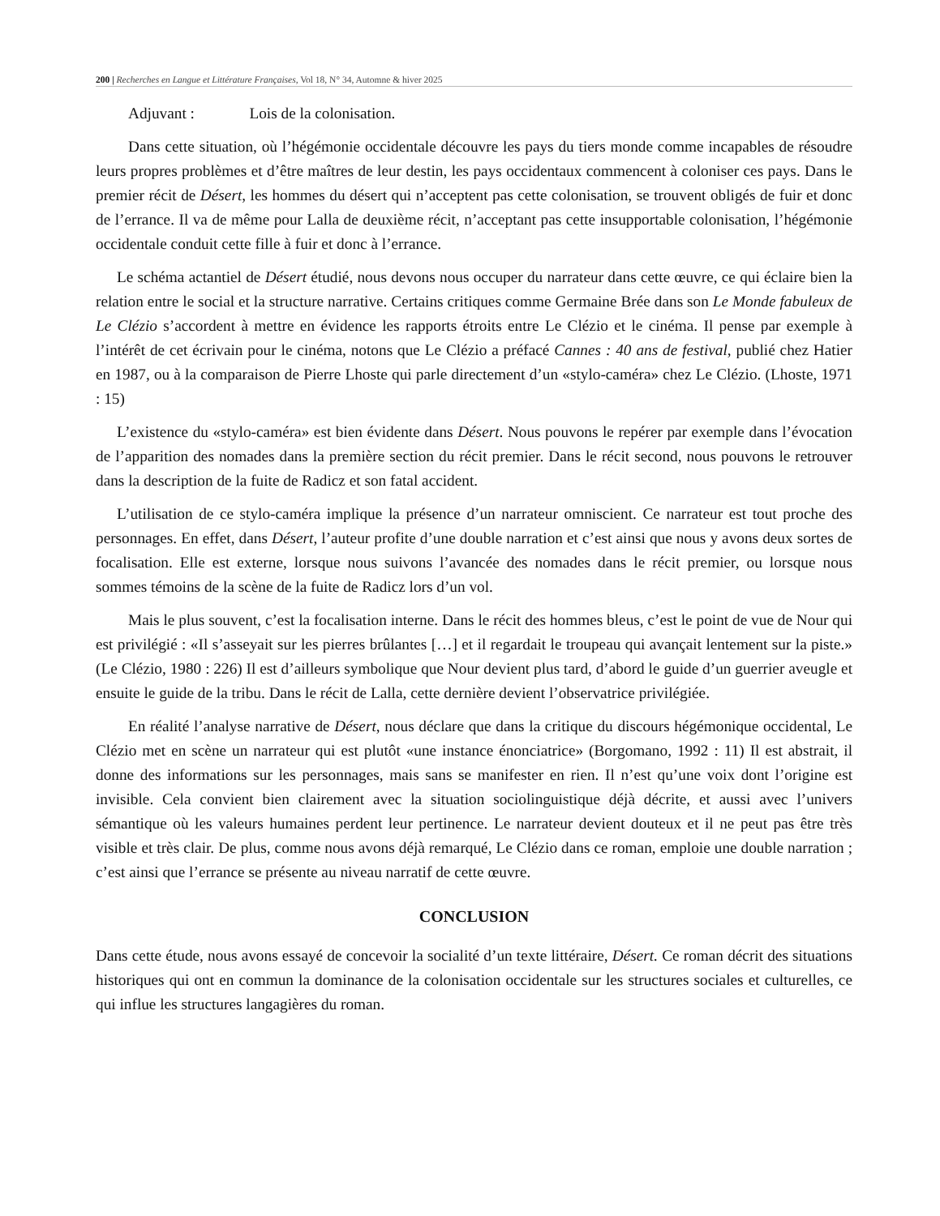200 | Recherches en Langue et Littérature Françaises, Vol 18, N° 34, Automne & hiver 2025
Adjuvant : Lois de la colonisation.
Dans cette situation, où l’hégémonie occidentale découvre les pays du tiers monde comme incapables de résoudre leurs propres problèmes et d’être maîtres de leur destin, les pays occidentaux commencent à coloniser ces pays. Dans le premier récit de Désert, les hommes du désert qui n’acceptent pas cette colonisation, se trouvent obligés de fuir et donc de l’errance. Il va de même pour Lalla de deuxième récit, n’acceptant pas cette insupportable colonisation, l’hégémonie occidentale conduit cette fille à fuir et donc à l’errance.
Le schéma actantiel de Désert étudié, nous devons nous occuper du narrateur dans cette œuvre, ce qui éclaire bien la relation entre le social et la structure narrative. Certains critiques comme Germaine Brée dans son Le Monde fabuleux de Le Clézio s’accordent à mettre en évidence les rapports étroits entre Le Clézio et le cinéma. Il pense par exemple à l’intérêt de cet écrivain pour le cinéma, notons que Le Clézio a préfacé Cannes : 40 ans de festival, publié chez Hatier en 1987, ou à la comparaison de Pierre Lhoste qui parle directement d’un «stylo-caméra» chez Le Clézio. (Lhoste, 1971 : 15)
L’existence du «stylo-caméra» est bien évidente dans Désert. Nous pouvons le repérer par exemple dans l’évocation de l’apparition des nomades dans la première section du récit premier. Dans le récit second, nous pouvons le retrouver dans la description de la fuite de Radicz et son fatal accident.
L’utilisation de ce stylo-caméra implique la présence d’un narrateur omniscient. Ce narrateur est tout proche des personnages. En effet, dans Désert, l’auteur profite d’une double narration et c’est ainsi que nous y avons deux sortes de focalisation. Elle est externe, lorsque nous suivons l’avancée des nomades dans le récit premier, ou lorsque nous sommes témoins de la scène de la fuite de Radicz lors d’un vol.
Mais le plus souvent, c’est la focalisation interne. Dans le récit des hommes bleus, c’est le point de vue de Nour qui est privilégié : «Il s’asseyait sur les pierres brûlantes […] et il regardait le troupeau qui avançait lentement sur la piste.» (Le Clézio, 1980 : 226) Il est d’ailleurs symbolique que Nour devient plus tard, d’abord le guide d’un guerrier aveugle et ensuite le guide de la tribu. Dans le récit de Lalla, cette dernière devient l’observatrice privilégiée.
En réalité l’analyse narrative de Désert, nous déclare que dans la critique du discours hégémonique occidental, Le Clézio met en scène un narrateur qui est plutôt «une instance énonciatrice» (Borgomano, 1992 : 11) Il est abstrait, il donne des informations sur les personnages, mais sans se manifester en rien. Il n’est qu’une voix dont l’origine est invisible. Cela convient bien clairement avec la situation sociolinguistique déjà décrite, et aussi avec l’univers sémantique où les valeurs humaines perdent leur pertinence. Le narrateur devient douteux et il ne peut pas être très visible et très clair. De plus, comme nous avons déjà remarqué, Le Clézio dans ce roman, emploie une double narration ; c’est ainsi que l’errance se présente au niveau narratif de cette œuvre.
CONCLUSION
Dans cette étude, nous avons essayé de concevoir la socialité d’un texte littéraire, Désert. Ce roman décrit des situations historiques qui ont en commun la dominance de la colonisation occidentale sur les structures sociales et culturelles, ce qui influe les structures langagières du roman.